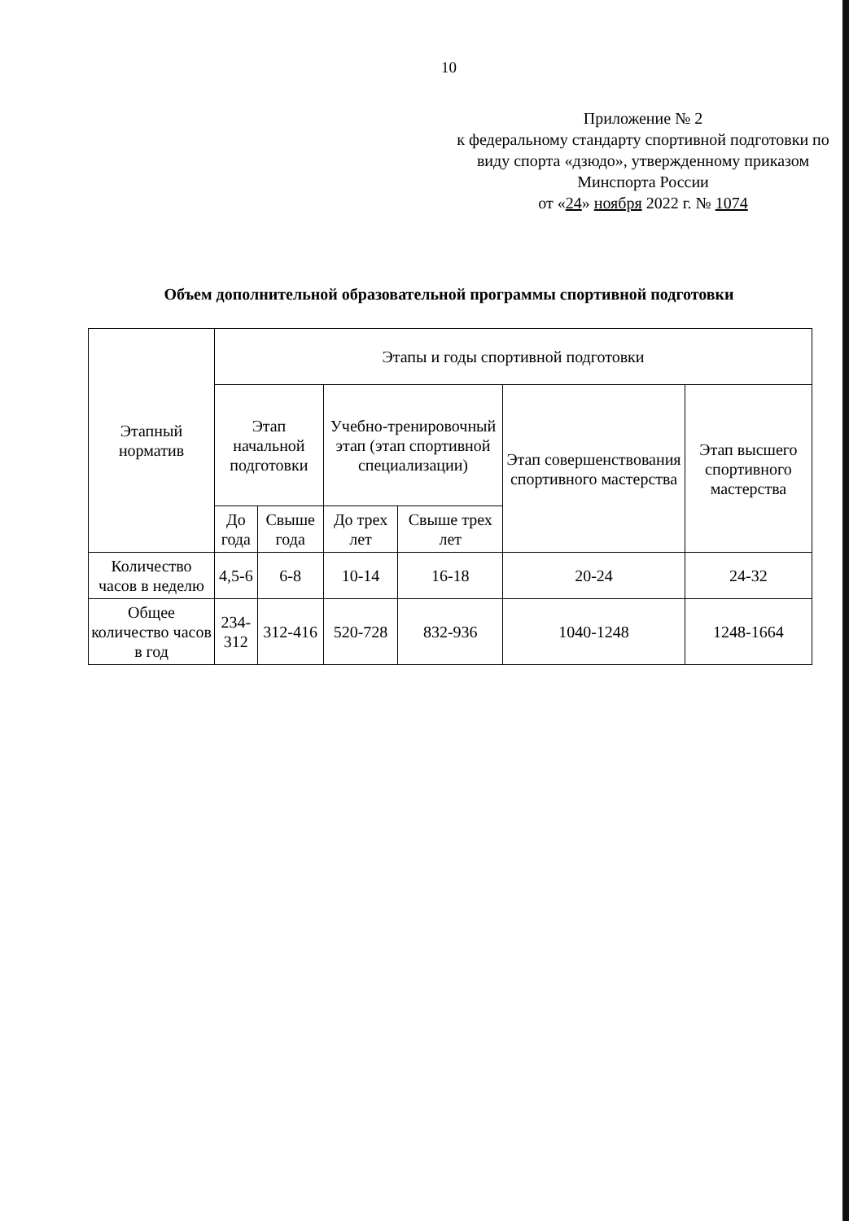10
Приложение № 2
к федеральному стандарту спортивной подготовки по виду спорта «дзюдо», утвержденному приказом Минспорта России
от «24» ноября 2022 г. № 1074
Объем дополнительной образовательной программы спортивной подготовки
| Этапный норматив | Этапы и годы спортивной подготовки | | | | | |
| --- | --- | --- | --- | --- | --- | --- |
| | Этап начальной подготовки | | Учебно-тренировочный этап (этап спортивной специализации) | | Этап совершенствования спортивного мастерства | Этап высшего спортивного мастерства |
| | До года | Свыше года | До трех лет | Свыше трех лет | | |
| Количество часов в неделю | 4,5-6 | 6-8 | 10-14 | 16-18 | 20-24 | 24-32 |
| Общее количество часов в год | 234-312 | 312-416 | 520-728 | 832-936 | 1040-1248 | 1248-1664 |